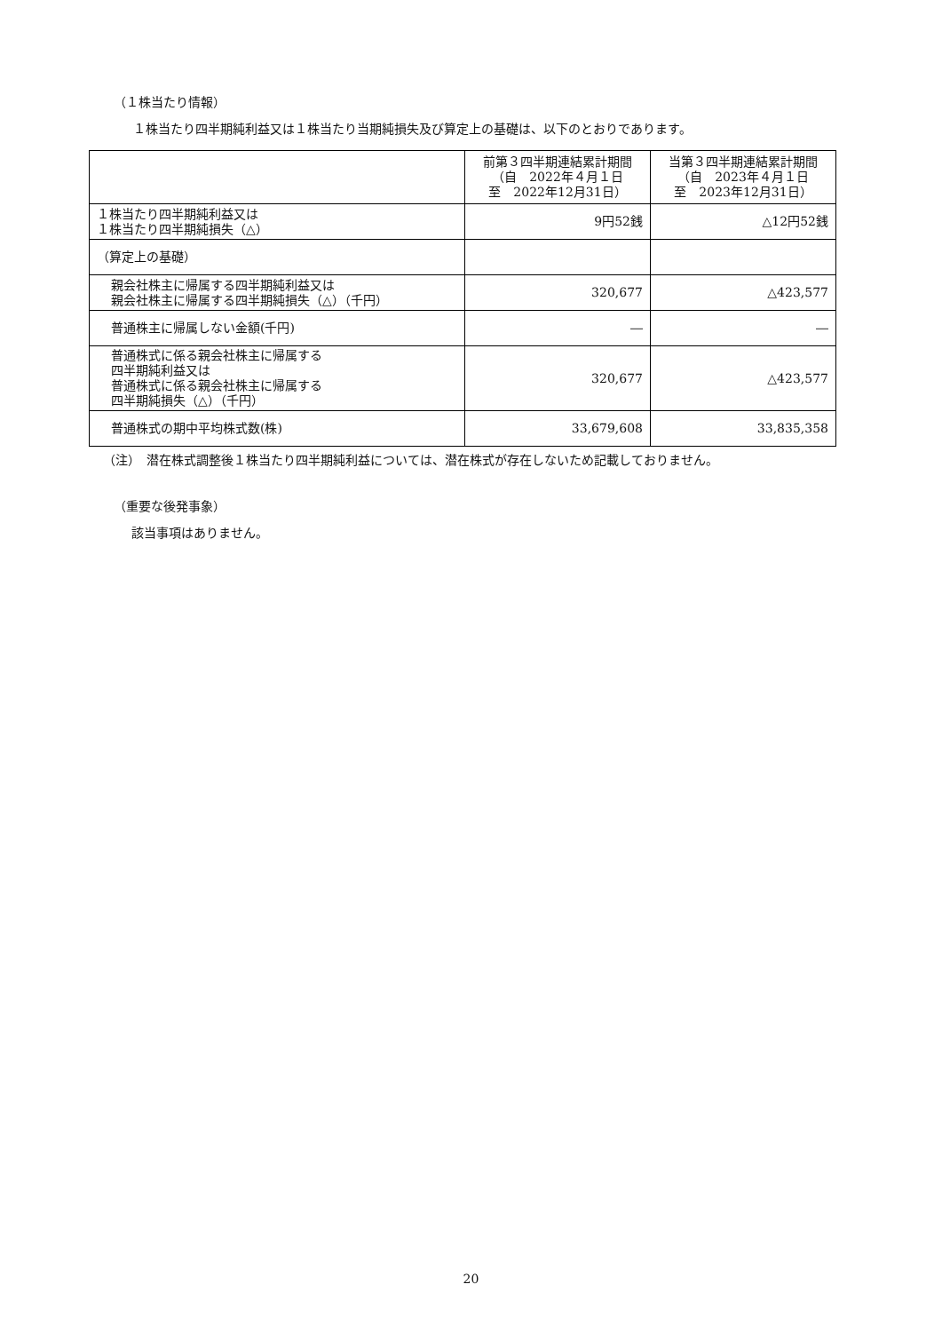（１株当たり情報）
１株当たり四半期純利益又は１株当たり当期純損失及び算定上の基礎は、以下のとおりであります。
| | 前第３四半期連結累計期間 （自 2022年４月１日 至 2022年12月31日） | 当第３四半期連結累計期間 （自 2023年４月１日 至 2023年12月31日） |
| --- | --- | --- |
| １株当たり四半期純利益又は １株当たり四半期純損失（△） | 9円52銭 | △12円52銭 |
| （算定上の基礎） | | |
| 親会社株主に帰属する四半期純利益又は 親会社株主に帰属する四半期純損失（△）（千円） | 320,677 | △423,577 |
| 普通株主に帰属しない金額(千円) | ― | ― |
| 普通株式に係る親会社株主に帰属する 四半期純利益又は 普通株式に係る親会社株主に帰属する 四半期純損失（△）（千円） | 320,677 | △423,577 |
| 普通株式の期中平均株式数(株) | 33,679,608 | 33,835,358 |
（注）　潜在株式調整後１株当たり四半期純利益については、潜在株式が存在しないため記載しておりません。
（重要な後発事象）
該当事項はありません。
20